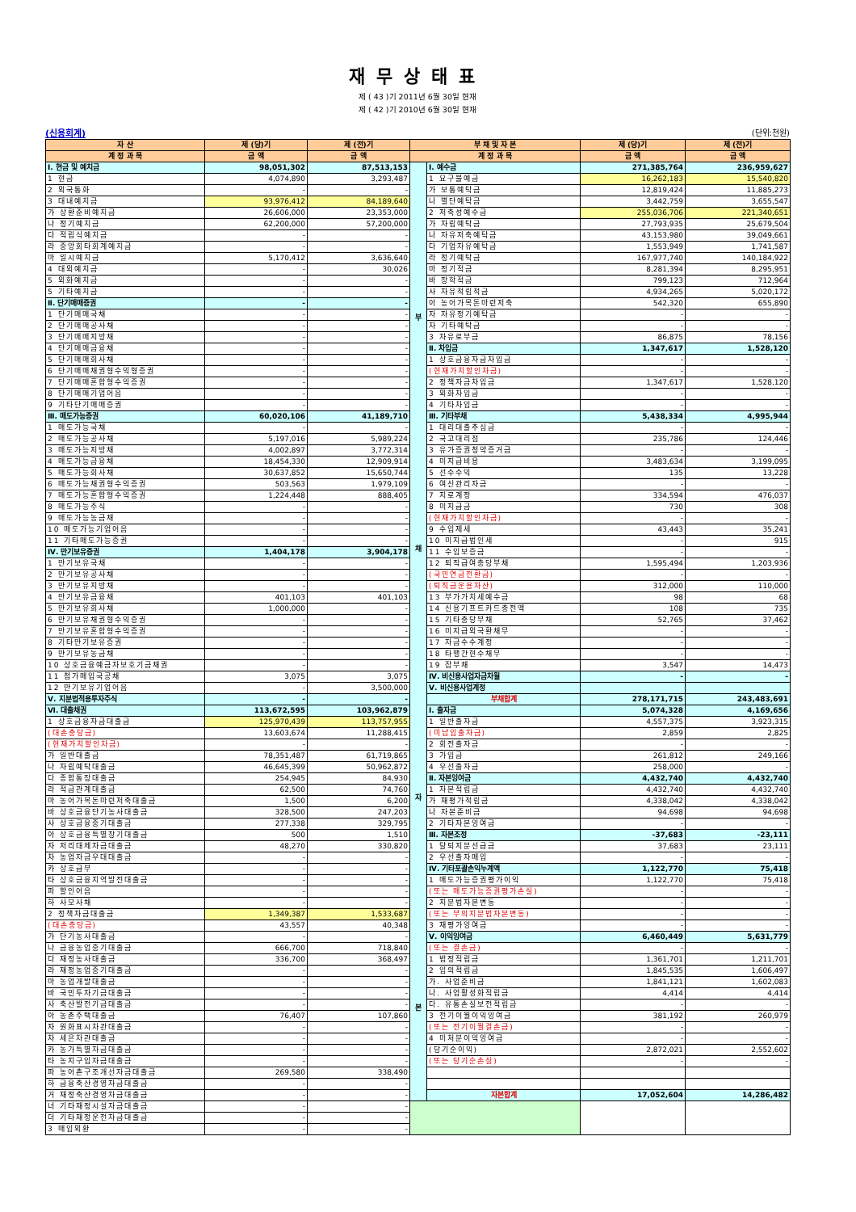재무상태표
제 ( 43 )기 2011년 6월 30일 현재
제 ( 42 )기 2010년 6월 30일 현재
(신용회계) (단위:천원)
| 자 산 | 제 (당)기 | 제 (전)기 | 부 채 및 자 본 | | 제 (당)기 | 제 (전)기 |
| --- | --- | --- | --- | --- | --- | --- |
| 계 정 과 목 | 금 액 | 금 액 | 계 정 과 목 | | 금 액 | 금 액 |
| Ⅰ. 현금 및 예치금 | 98,051,302 | 87,513,153 | 부 채 | Ⅰ. 예수금 | 271,385,764 | 236,959,627 |
| 1 현금 | 4,074,890 | 3,293,487 | | 1 요구불예금 | 16,262,183 | 15,540,820 |
| 2 외국통화 | - | - | | 가 보통예탁금 | 12,819,424 | 11,885,273 |
| 3 대내예치금 | 93,976,412 | 84,189,640 | | 나 별단예탁금 | 3,442,759 | 3,655,547 |
| 가 상환준비예치금 | 26,606,000 | 23,353,000 | | 2 저축성예수금 | 255,036,706 | 221,340,651 |
| 나 정기예치금 | 62,200,000 | 57,200,000 | | 가 자립예탁금 | 27,793,935 | 25,679,504 |
| 다 적립식예치금 | - | - | | 나 자유저축예탁금 | 43,153,980 | 39,049,661 |
| 라 중앙회타회계예치금 | - | - | | 다 기업자유예탁금 | 1,553,949 | 1,741,587 |
| 마 일시예치금 | 5,170,412 | 3,636,640 | | 라 정기예탁금 | 167,977,740 | 140,184,922 |
| 4 대외예치금 | - | 30,026 | | 마 정기적금 | 8,281,394 | 8,295,951 |
| 5 외화예치금 | - | - | | 바 장학적금 | 799,123 | 712,964 |
| 5 기타예치금 | - | - | | 사 자유적립적금 | 4,934,265 | 5,020,172 |
| Ⅱ. 단기매매증권 | - | - | | 아 농어가목돈마련저축 | 542,320 | 655,890 |
| 1 단기매매국채 | - | - | | 자 자유정기예탁금 | - | - |
| 2 단기매매공사채 | - | - | | 차 기타예탁금 | - | - |
| 3 단기매매지방채 | - | - | | 3 자유로부금 | 86,875 | 78,156 |
| 4 단기매매금융채 | - | - | | Ⅱ. 차입금 | 1,347,617 | 1,528,120 |
| 5 단기매매회사채 | - | - | | 1 상호금융자금차입금 | - | - |
| 6 단기매매채권형수익형증권 | - | - | | (현재가치할인차금) | - | - |
| 7 단기매매혼합형수익증권 | - | - | | 2 정책자금차입금 | 1,347,617 | 1,528,120 |
| 8 단기매매기업어음 | - | - | | 3 외화차입금 | - | - |
| 9 기타단기매매증권 | - | - | | 4 기타차입금 | - | - |
| Ⅲ. 매도가능증권 | 60,020,106 | 41,189,710 | | Ⅲ. 기타부채 | 5,438,334 | 4,995,944 |
| 1 매도가능국채 | - | - | | 1 대리대출추심금 | - | - |
| 2 매도가능공사채 | 5,197,016 | 5,989,224 | | 2 국고대리점 | 235,786 | 124,446 |
| 3 매도가능지방채 | 4,002,897 | 3,772,314 | | 3 유가증권청약증거금 | - | - |
| 4 매도가능금융채 | 18,454,330 | 12,909,914 | | 4 미지급비용 | 3,483,634 | 3,199,095 |
| 5 매도가능회사채 | 30,637,852 | 15,650,744 | | 5 선수수익 | 135 | 13,228 |
| 6 매도가능채권형수익증권 | 503,563 | 1,979,109 | | 6 여신관리자금 | - | - |
| 7 매도가능혼합형수익증권 | 1,224,448 | 888,405 | | 7 지로계정 | 334,594 | 476,037 |
| 8 매도가능주식 | - | - | | 8 미지급금 | 730 | 308 |
| 9 매도가능농금채 | - | - | | (현재가치할인차금) | - | - |
| 10 매도가능기업어음 | - | - | | 9 수입제세 | 43,443 | 35,241 |
| 11 기타매도가능증권 | - | - | | 10 미지급법인세 | - | 915 |
| Ⅳ. 만기보유증권 | 1,404,178 | 3,904,178 | | 11 수입보증금 | - | - |
| 1 만기보유국채 | - | - | | 12 퇴직급여충당부채 | 1,595,494 | 1,203,936 |
| 2 만기보유공사채 | - | - | | (국민연금전환금) | - | - |
| 3 만기보유지방채 | - | - | | (퇴직금운용자산) | 312,000 | 110,000 |
| 4 만기보유금융채 | 401,103 | 401,103 | | 13 부가가치세예수금 | 98 | 68 |
| 5 만기보유회사채 | 1,000,000 | - | | 14 신용기프트카드충전액 | 108 | 735 |
| 6 만기보유채권형수익증권 | - | - | | 15 기타충당부채 | 52,765 | 37,462 |
| 7 만기보유혼합형수익증권 | - | - | | 16 미지급외국환채무 | - | - |
| 8 기타만기보유증권 | - | - | | 17 자금수수계정 | - | - |
| 9 만기보유농금채 | - | - | | 18 타행간현수채무 | - | - |
| 10 상호금융예금자보호기금채권 | - | - | | 19 잡부채 | 3,547 | 14,473 |
| 11 첨가매입국공채 | 3,075 | 3,075 | | Ⅳ. 비신용사업자금차월 | - | - |
| 12 만기보유기업어음 | - | 3,500,000 | | Ⅴ. 비신용사업계정 | | |
| Ⅴ. 지분법적용투자주식 | - | - | | 부채합계 | 278,171,715 | 243,483,691 |
| Ⅵ. 대출채권 | 113,672,595 | 103,962,879 | 자 본 | Ⅰ. 출자금 | 5,074,328 | 4,169,656 |
| 1 상호금융자금대출금 | 125,970,439 | 113,757,955 | | 1 일반출자금 | 4,557,375 | 3,923,315 |
| (대손충당금) | 13,603,674 | 11,288,415 | | (미납입출자금) | 2,859 | 2,825 |
| (현재가치할인차금) | - | - | | 2 회전출자금 | - | - |
| 가 일반대출금 | 78,351,487 | 61,719,865 | | 3 가입금 | 261,812 | 249,166 |
| 나 자립예탁대출금 | 46,645,399 | 50,962,872 | | 4 우선출자금 | 258,000 | - |
| 다 종합통장대출금 | 254,945 | 84,930 | | Ⅱ. 자본잉여금 | 4,432,740 | 4,432,740 |
| 라 적금관계대출금 | 62,500 | 74,760 | | 1 자본적립금 | 4,432,740 | 4,432,740 |
| 마 농어가목돈마련저축대출금 | 1,500 | 6,200 | | 가 재평가적립금 | 4,338,042 | 4,338,042 |
| 바 상호금융단기농사대출금 | 328,500 | 247,203 | | 나 자본준비금 | 94,698 | 94,698 |
| 사 상호금융중기대출금 | 277,338 | 329,795 | | 2 기타자본잉여금 | - | - |
| 아 상호금융특별장기대출금 | 500 | 1,510 | | Ⅲ. 자본조정 | -37,683 | -23,111 |
| 자 저리대체자금대출금 | 48,270 | 330,820 | | 1 탈퇴지분선급금 | 37,683 | 23,111 |
| 차 농업자금우대대출금 | - | - | | 2 우선출자매입 | - | - |
| 카 상호급부 | - | - | | Ⅳ. 기타포괄손익누계액 | 1,122,770 | 75,418 |
| 타 상호금융지역발전대출금 | - | - | | 1 매도가능증권평가이익 | 1,122,770 | 75,418 |
| 파 할인어음 | - | - | | (또는 매도가능증권평가손실) | - | - |
| 하 사모사채 | - | - | | 2 지분법자본변동 | - | - |
| 2 정책자금대출금 | 1,349,387 | 1,533,687 | | (또는 부의지분법자본변동) | - | - |
| (대손충당금) | 43,557 | 40,348 | | 3 재평가잉여금 | - | - |
| 가 단기농사대출금 | - | - | | Ⅴ. 이익잉여금 | 6,460,449 | 5,631,779 |
| 나 금융농업중기대출금 | 666,700 | 718,840 | | (또는 결손금) | - | - |
| 다 재정농사대출금 | 336,700 | 368,497 | | 1 법정적립금 | 1,361,701 | 1,211,701 |
| 라 재정농업중기대출금 | - | - | | 2 임의적립금 | 1,845,535 | 1,606,497 |
| 마 농업개발대출금 | - | - | | 가. 사업준비금 | 1,841,121 | 1,602,083 |
| 바 국민투자기금대출금 | - | - | | 나. 사업활성화적립금 | 4,414 | 4,414 |
| 사 축산발전기금대출금 | - | - | | 다. 유통손실보전적립금 | - | - |
| 아 농촌주택대출금 | 76,407 | 107,860 | | 3 전기이월이익잉여금 | 381,192 | 260,979 |
| 자 원화표시차관대출금 | - | - | | (또는 전기이월결손금) | - | - |
| 차 세은차관대출금 | - | - | | 4 미처분이익잉여금 | - | - |
| 카 농가특별자금대출금 | - | - | | (당기순이익) | 2,872,021 | 2,552,602 |
| 타 농지구입자금대출금 | - | - | | (또는 당기순손실) | - | - |
| 파 농어촌구조개선자금대출금 | 269,580 | 338,490 | | | | |
| 하 금융축산경영자금대출금 | - | - | | | | |
| 거 재정축산경영자금대출금 | - | - | | 자본합계 | 17,052,604 | 14,286,482 |
| 너 기타재정시설자금대출금 | - | - | | | | |
| 더 기타재정운전자금대출금 | - | - | | | | |
| 3 매입외환 | - | - | | | | |